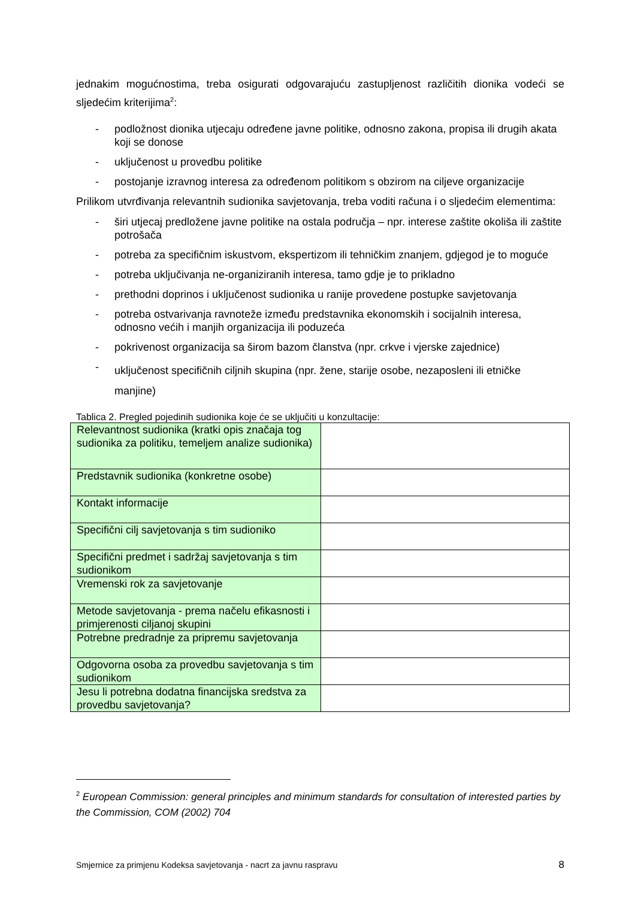jednakim mogućnostima, treba osigurati odgovarajuću zastupljenost različitih dionika vodeći se sljedećim kriterijima<sup>2</sup>:
- podložnost dionika utjecaju određene javne politike, odnosno zakona, propisa ili drugih akata koji se donose
- uključenost u provedbu politike
- postojanje izravnog interesa za određenom politikom s obzirom na ciljeve organizacije
Prilikom utvrđivanja relevantnih sudionika savjetovanja, treba voditi računa i o sljedećim elementima:
- širi utjecaj predložene javne politike na ostala područja – npr. interese zaštite okoliša ili zaštite potrošača
- potreba za specifičnim iskustvom, ekspertizom ili tehničkim znanjem, gdjegod je to moguće
- potreba uključivanja ne-organiziranih interesa, tamo gdje je to prikladno
- prethodni doprinos i uključenost sudionika u ranije provedene postupke savjetovanja
- potreba ostvarivanja ravnoteže između predstavnika ekonomskih i socijalnih interesa, odnosno većih i manjih organizacija ili poduzeća
- pokrivenost organizacija sa širom bazom članstva (npr. crkve i vjerske zajednice)
- uključenost specifičnih ciljnih skupina (npr. žene, starije osobe, nezaposleni ili etničke manjine)
Tablica 2. Pregled pojedinih sudionika koje će se uključiti u konzultacije:
| Relevantnost sudionika (kratki opis značaja tog sudionika za politiku, temeljem analize sudionika) | |
| Predstavnik sudionika (konkretne osobe) | |
| Kontakt informacije | |
| Specifični cilj savjetovanja s tim sudioniko | |
| Specifični predmet i sadržaj savjetovanja s tim sudionikom | |
| Vremenski rok za savjetovanje | |
| Metode savjetovanja - prema načelu efikasnosti i primjerenosti ciljanoj skupini | |
| Potrebne predradnje za pripremu savjetovanja | |
| Odgovorna osoba za provedbu savjetovanja s tim sudionikom | |
| Jesu li potrebna dodatna financijska sredstva za provedbu savjetovanja? | |
<sup>2</sup> European Commission: general principles and minimum standards for consultation of interested parties by the Commission, COM (2002) 704
Smjernice za primjenu Kodeksa savjetovanja - nacrt za javnu raspravu 8